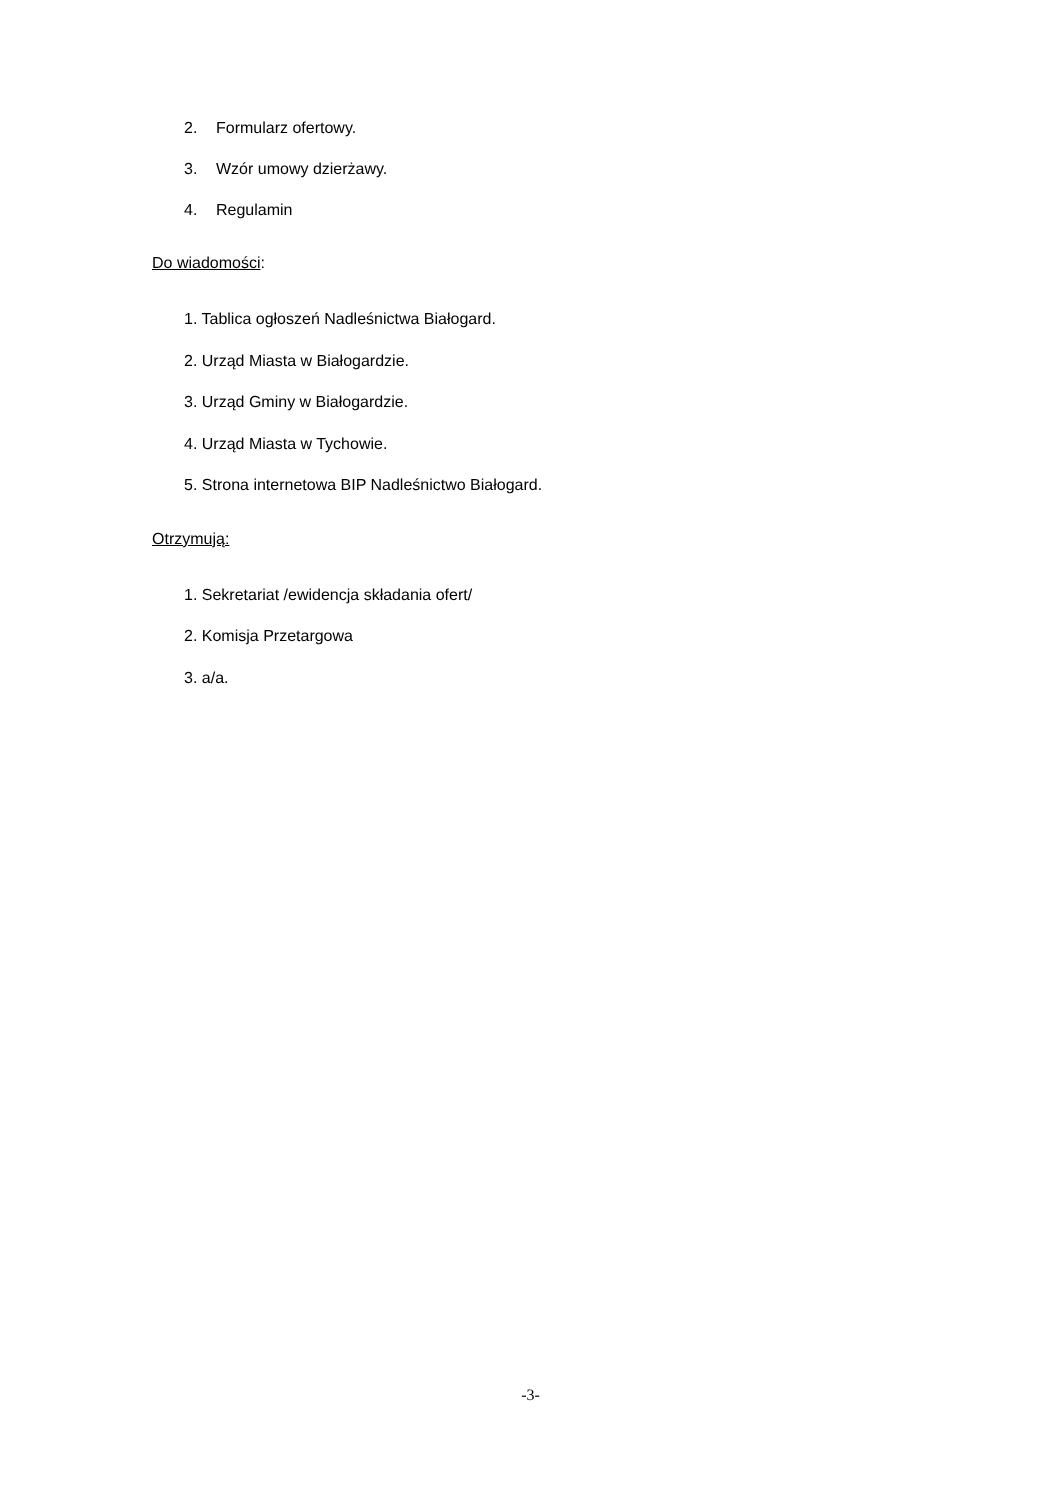2. Formularz ofertowy.
3. Wzór umowy dzierżawy.
4. Regulamin
Do wiadomości:
1. Tablica ogłoszeń Nadleśnictwa Białogard.
2. Urząd Miasta w Białogardzie.
3. Urząd Gminy w Białogardzie.
4. Urząd Miasta w Tychowie.
5. Strona internetowa BIP Nadleśnictwo Białogard.
Otrzymują:
1. Sekretariat /ewidencja składania ofert/
2. Komisja Przetargowa
3. a/a.
-3-